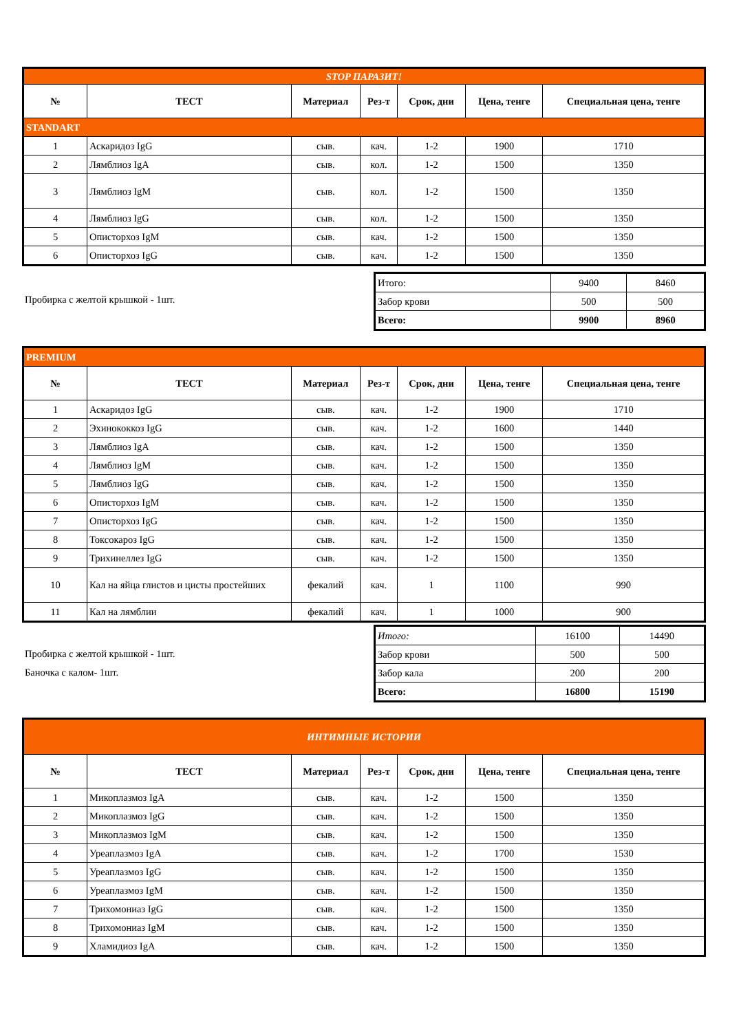| STOP ПАРАЗИТ! | | | | | | |
| № | ТЕСТ | Материал | Рез-т | Срок, дни | Цена, тенге | Специальная цена, тенге |
| STANDART | | | | | | |
| 1 | Аскаридоз IgG | сыв. | кач. | 1-2 | 1900 | 1710 |
| 2 | Лямблиоз IgA | сыв. | кол. | 1-2 | 1500 | 1350 |
| 3 | Лямблиоз IgM | сыв. | кол. | 1-2 | 1500 | 1350 |
| 4 | Лямблиоз IgG | сыв. | кол. | 1-2 | 1500 | 1350 |
| 5 | Описторхоз IgM | сыв. | кач. | 1-2 | 1500 | 1350 |
| 6 | Описторхоз IgG | сыв. | кач. | 1-2 | 1500 | 1350 |
Пробирка с желтой крышкой - 1шт.
| Итого: | 9400 | 8460 |
| Забор крови | 500 | 500 |
| Всего: | 9900 | 8960 |
| PREMIUM | | | | | | |
| № | ТЕСТ | Материал | Рез-т | Срок, дни | Цена, тенге | Специальная цена, тенге |
| 1 | Аскаридоз IgG | сыв. | кач. | 1-2 | 1900 | 1710 |
| 2 | Эхинококкоз IgG | сыв. | кач. | 1-2 | 1600 | 1440 |
| 3 | Лямблиоз IgA | сыв. | кач. | 1-2 | 1500 | 1350 |
| 4 | Лямблиоз IgM | сыв. | кач. | 1-2 | 1500 | 1350 |
| 5 | Лямблиоз IgG | сыв. | кач. | 1-2 | 1500 | 1350 |
| 6 | Описторхоз IgM | сыв. | кач. | 1-2 | 1500 | 1350 |
| 7 | Описторхоз IgG | сыв. | кач. | 1-2 | 1500 | 1350 |
| 8 | Токсокароз IgG | сыв. | кач. | 1-2 | 1500 | 1350 |
| 9 | Трихинеллез IgG | сыв. | кач. | 1-2 | 1500 | 1350 |
| 10 | Кал на яйца глистов и цисты простейших | фекалий | кач. | 1 | 1100 | 990 |
| 11 | Кал на лямблии | фекалий | кач. | 1 | 1000 | 900 |
Пробирка с желтой крышкой - 1шт.
Баночка с калом- 1шт.
| Итого: | 16100 | 14490 |
| Забор крови | 500 | 500 |
| Забор кала | 200 | 200 |
| Всего: | 16800 | 15190 |
| ИНТИМНЫЕ ИСТОРИИ | | | | | | |
| № | ТЕСТ | Материал | Рез-т | Срок, дни | Цена, тенге | Специальная цена, тенге |
| 1 | Микоплазмоз IgA | сыв. | кач. | 1-2 | 1500 | 1350 |
| 2 | Микоплазмоз IgG | сыв. | кач. | 1-2 | 1500 | 1350 |
| 3 | Микоплазмоз IgM | сыв. | кач. | 1-2 | 1500 | 1350 |
| 4 | Уреаплазмоз IgA | сыв. | кач. | 1-2 | 1700 | 1530 |
| 5 | Уреаплазмоз IgG | сыв. | кач. | 1-2 | 1500 | 1350 |
| 6 | Уреаплазмоз IgM | сыв. | кач. | 1-2 | 1500 | 1350 |
| 7 | Трихомониаз IgG | сыв. | кач. | 1-2 | 1500 | 1350 |
| 8 | Трихомониаз IgM | сыв. | кач. | 1-2 | 1500 | 1350 |
| 9 | Хламидиоз IgA | сыв. | кач. | 1-2 | 1500 | 1350 |